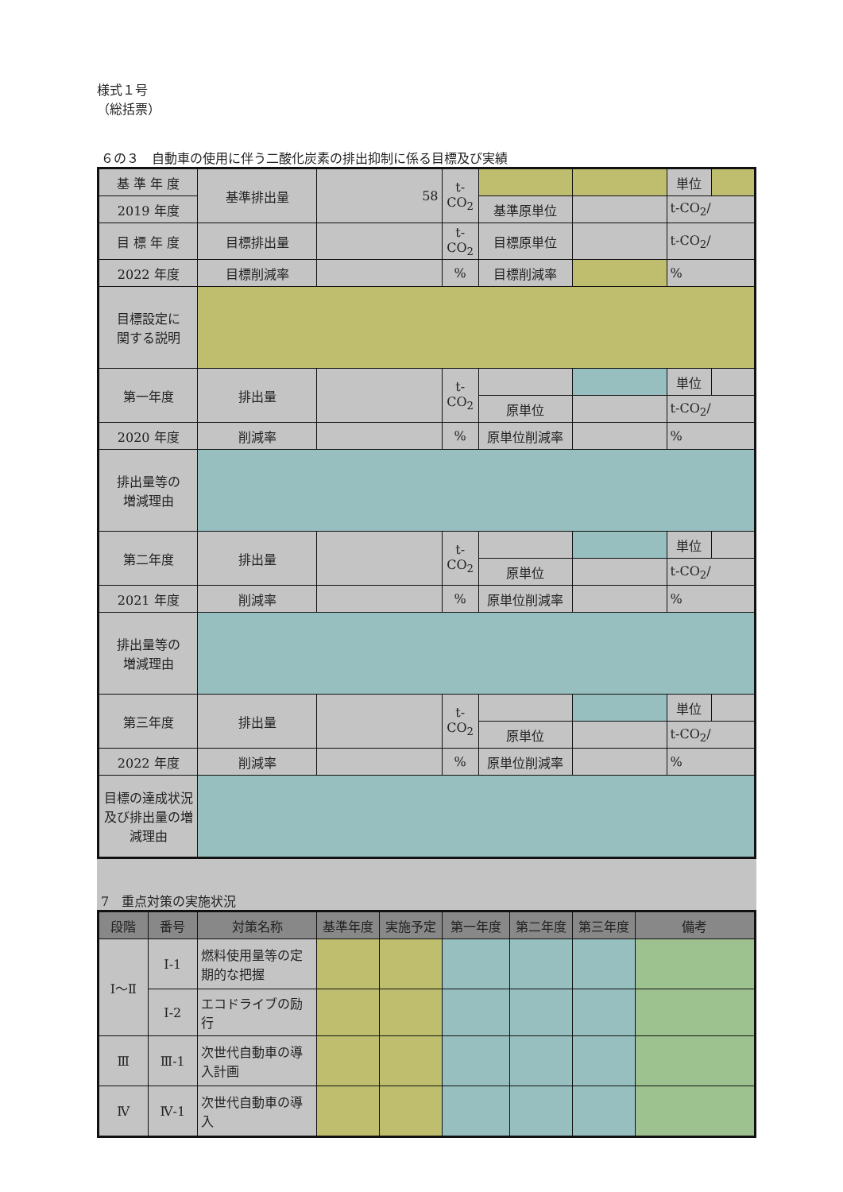様式１号
（総括票）
６の３　自動車の使用に伴う二酸化炭素の排出抑制に係る目標及び実績
| 基 準 年 度 | 基準排出量 | 58 | t-CO<sub>2</sub> | | | 単位 | |
| 2019 年度 | | | | 基準原単位 | | t-CO<sub>2</sub>/ | |
| 目 標 年 度 | 目標排出量 | | t-CO<sub>2</sub> | 目標原単位 | | t-CO<sub>2</sub>/ | |
| 2022 年度 | 目標削減率 | | % | 目標削減率 | | % | |
| 目標設定に 関する説明 | | | | | | | |
| 第一年度 | 排出量 | | t-CO<sub>2</sub> | | | 単位 | |
| | | | | 原単位 | | t-CO<sub>2</sub>/ | |
| 2020 年度 | 削減率 | | % | 原単位削減率 | | % | |
| 排出量等の 増減理由 | | | | | | | |
| 第二年度 | 排出量 | | t-CO<sub>2</sub> | | | 単位 | |
| | | | | 原単位 | | t-CO<sub>2</sub>/ | |
| 2021 年度 | 削減率 | | % | 原単位削減率 | | % | |
| 排出量等の 増減理由 | | | | | | | |
| 第三年度 | 排出量 | | t-CO<sub>2</sub> | | | 単位 | |
| | | | | 原単位 | | t-CO<sub>2</sub>/ | |
| 2022 年度 | 削減率 | | % | 原単位削減率 | | % | |
| 目標の達成状況及び排出量の増減理由 | | | | | | | |
7　重点対策の実施状況
| 段階 | 番号 | 対策名称 | 基準年度 | 実施予定 | 第一年度 | 第二年度 | 第三年度 | 備考 |
| Ⅰ～Ⅱ | Ⅰ-1 | 燃料使用量等の定期的な把握 | | | | | | |
| | Ⅰ-2 | エコドライブの励行 | | | | | | |
| Ⅲ | Ⅲ-1 | 次世代自動車の導入計画 | | | | | | |
| Ⅳ | Ⅳ-1 | 次世代自動車の導入 | | | | | | |